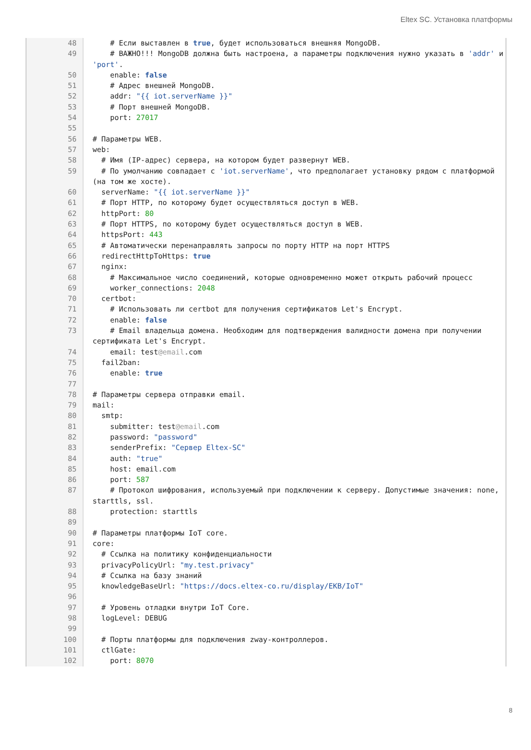Eltex SC. Установка платформы
| 48 | # Если выставлен в true , будет использоваться внешняя MongoDB. |
| 49 | # ВАЖНО!!! MongoDB должна быть настроена, а параметры подключения нужно указать в 'addr' и 'port' . |
| 50 | enable: false |
| 51 | # Адрес внешней MongoDB. |
| 52 | addr: "{{ iot.serverName }}" |
| 53 | # Порт внешней MongoDB. |
| 54 | port: 27017 |
| 55 | |
| 56 | # Параметры WEB. |
| 57 | web: |
| 58 | # Имя (IP-адрес) сервера, на котором будет развернут WEB. |
| 59 | # По умолчанию совпадает с 'iot.serverName' , что предполагает установку рядом с платформой (на том же хосте). |
| 60 | serverName: "{{ iot.serverName }}" |
| 61 | # Порт HTTP, по которому будет осуществляться доступ в WEB. |
| 62 | httpPort: 80 |
| 63 | # Порт HTTPS, по которому будет осуществляться доступ в WEB. |
| 64 | httpsPort: 443 |
| 65 | # Автоматически перенаправлять запросы по порту HTTP на порт HTTPS |
| 66 | redirectHttpToHttps: true |
| 67 | nginx: |
| 68 | # Максимальное число соединений, которые одновременно может открыть рабочий процесс |
| 69 | worker_connections: 2048 |
| 70 | certbot: |
| 71 | # Использовать ли certbot для получения сертификатов Let's Encrypt. |
| 72 | enable: false |
| 73 | # Email владельца домена. Необходим для подтверждения валидности домена при получении сертификата Let's Encrypt. |
| 74 | email: test @email .com |
| 75 | fail2ban: |
| 76 | enable: true |
| 77 | |
| 78 | # Параметры сервера отправки email. |
| 79 | mail: |
| 80 | smtp: |
| 81 | submitter: test @email .com |
| 82 | password: "password" |
| 83 | senderPrefix: "Сервер Eltex-SC" |
| 84 | auth: "true" |
| 85 | host: email.com |
| 86 | port: 587 |
| 87 | # Протокол шифрования, используемый при подключении к серверу. Допустимые значения: none, starttls, ssl. |
| 88 | protection: starttls |
| 89 | |
| 90 | # Параметры платформы IoT core. |
| 91 | core: |
| 92 | # Ссылка на политику конфиденциальности |
| 93 | privacyPolicyUrl: "my.test.privacy" |
| 94 | # Ссылка на базу знаний |
| 95 | knowledgeBaseUrl: "https://docs.eltex-co.ru/display/EKB/IoT" |
| 96 | |
| 97 | # Уровень отладки внутри IoT Core. |
| 98 | logLevel: DEBUG |
| 99 | |
| 100 | # Порты платформы для подключения zway-контроллеров. |
| 101 | ctlGate: |
| 102 | port: 8070 |
8